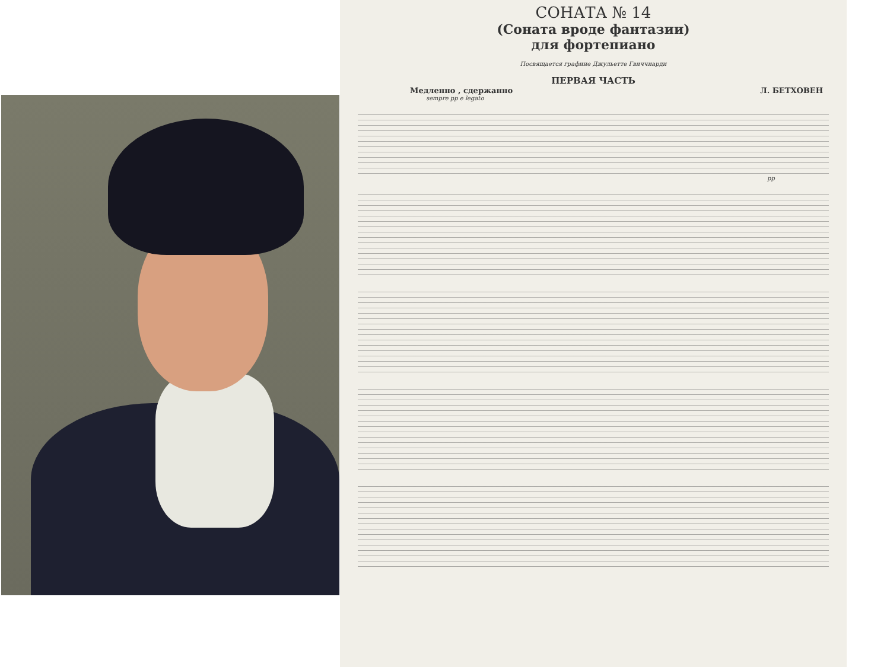СОНАТА № 14
(Соната вроде фантазии)
для фортепиано
Посвящается графине Джульетте Гвиччиарди
ПЕРВАЯ ЧАСТЬ
Медленно , сдержанно Л. БЕТХОВЕН
sempre pp e legato
pp